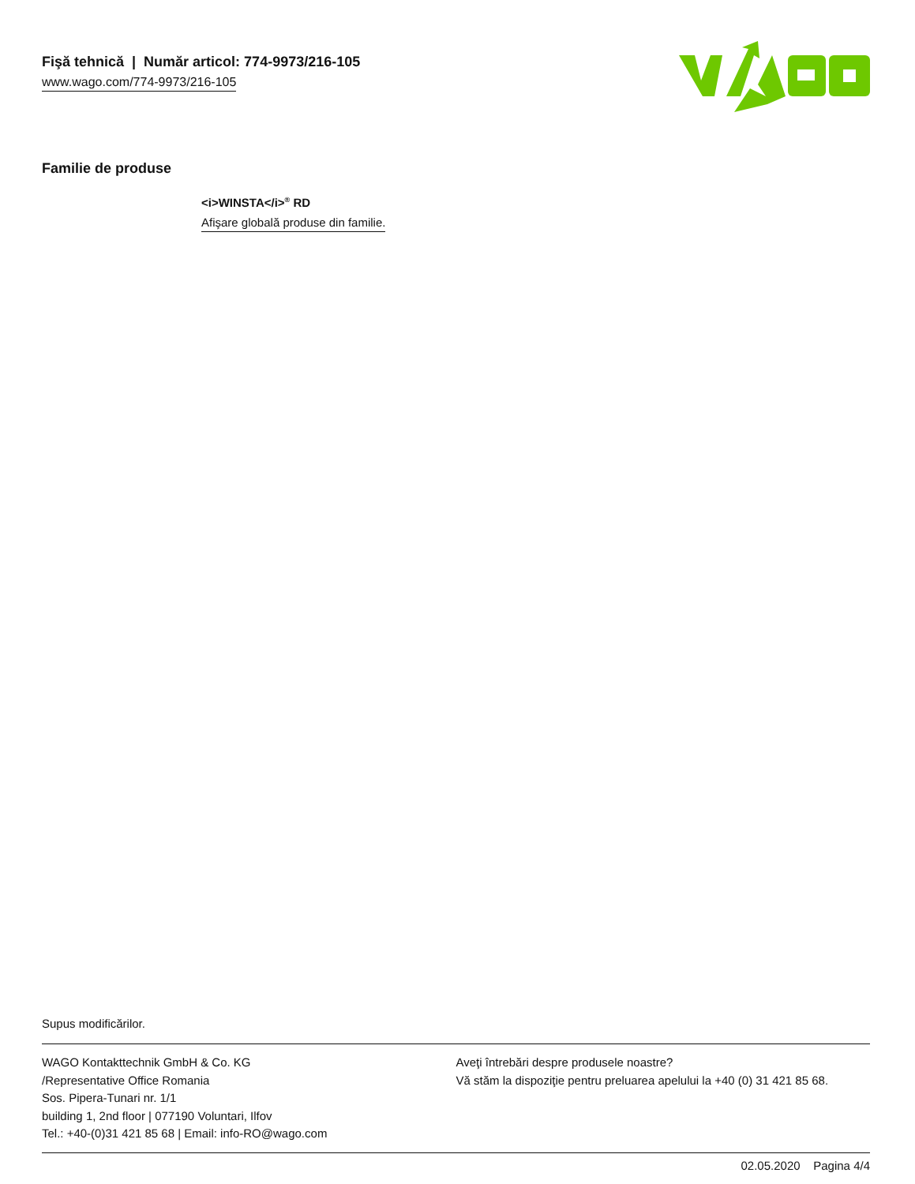Fişă tehnică | Număr articol: 774-9973/216-105
www.wago.com/774-9973/216-105
Familie de produse
<i>WINSTA</i><sup>®</sup> RD
Afişare globală produse din familie.
Supus modificărilor.
WAGO Kontakttechnik GmbH & Co. KG
/Representative Office Romania
Sos. Pipera-Tunari nr. 1/1
building 1, 2nd floor | 077190 Voluntari, Ilfov
Tel.: +40-(0)31 421 85 68 | Email: info-RO@wago.com
Aveţi întrebări despre produsele noastre?
Vă stăm la dispoziţie pentru preluarea apelului la +40 (0) 31 421 85 68.
02.05.2020 Pagina 4/4